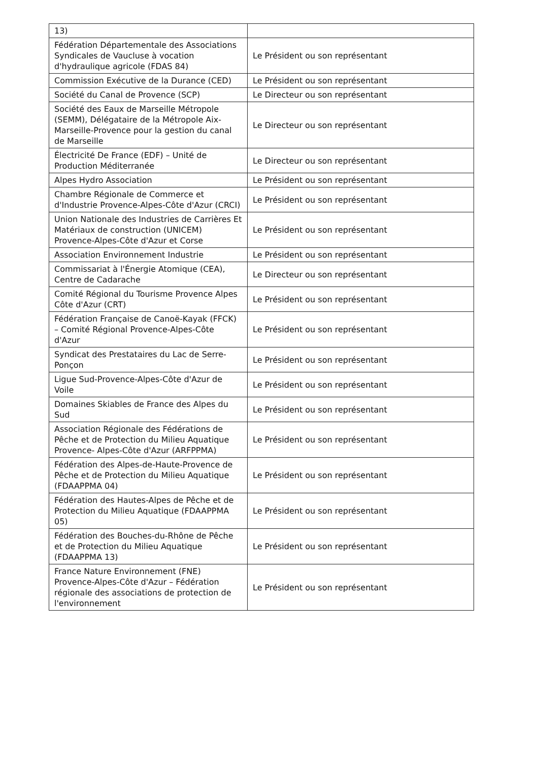| 13) | |
| Fédération Départementale des Associations Syndicales de Vaucluse à vocation d'hydraulique agricole (FDAS 84) | Le Président ou son représentant |
| Commission Exécutive de la Durance (CED) | Le Président ou son représentant |
| Société du Canal de Provence (SCP) | Le Directeur ou son représentant |
| Société des Eaux de Marseille Métropole (SEMM), Délégataire de la Métropole Aix-Marseille-Provence pour la gestion du canal de Marseille | Le Directeur ou son représentant |
| Électricité De France (EDF) – Unité de Production Méditerranée | Le Directeur ou son représentant |
| Alpes Hydro Association | Le Président ou son représentant |
| Chambre Régionale de Commerce et d'Industrie Provence-Alpes-Côte d'Azur (CRCI) | Le Président ou son représentant |
| Union Nationale des Industries de Carrières Et Matériaux de construction (UNICEM) Provence-Alpes-Côte d'Azur et Corse | Le Président ou son représentant |
| Association Environnement Industrie | Le Président ou son représentant |
| Commissariat à l'Énergie Atomique (CEA), Centre de Cadarache | Le Directeur ou son représentant |
| Comité Régional du Tourisme Provence Alpes Côte d'Azur (CRT) | Le Président ou son représentant |
| Fédération Française de Canoë-Kayak (FFCK) – Comité Régional Provence-Alpes-Côte d'Azur | Le Président ou son représentant |
| Syndicat des Prestataires du Lac de Serre-Ponçon | Le Président ou son représentant |
| Ligue Sud-Provence-Alpes-Côte d'Azur de Voile | Le Président ou son représentant |
| Domaines Skiables de France des Alpes du Sud | Le Président ou son représentant |
| Association Régionale des Fédérations de Pêche et de Protection du Milieu Aquatique Provence- Alpes-Côte d'Azur (ARFPPMA) | Le Président ou son représentant |
| Fédération des Alpes-de-Haute-Provence de Pêche et de Protection du Milieu Aquatique (FDAAPPMA 04) | Le Président ou son représentant |
| Fédération des Hautes-Alpes de Pêche et de Protection du Milieu Aquatique (FDAAPPMA 05) | Le Président ou son représentant |
| Fédération des Bouches-du-Rhône de Pêche et de Protection du Milieu Aquatique (FDAAPPMA 13) | Le Président ou son représentant |
| France Nature Environnement (FNE) Provence-Alpes-Côte d'Azur – Fédération régionale des associations de protection de l'environnement | Le Président ou son représentant |